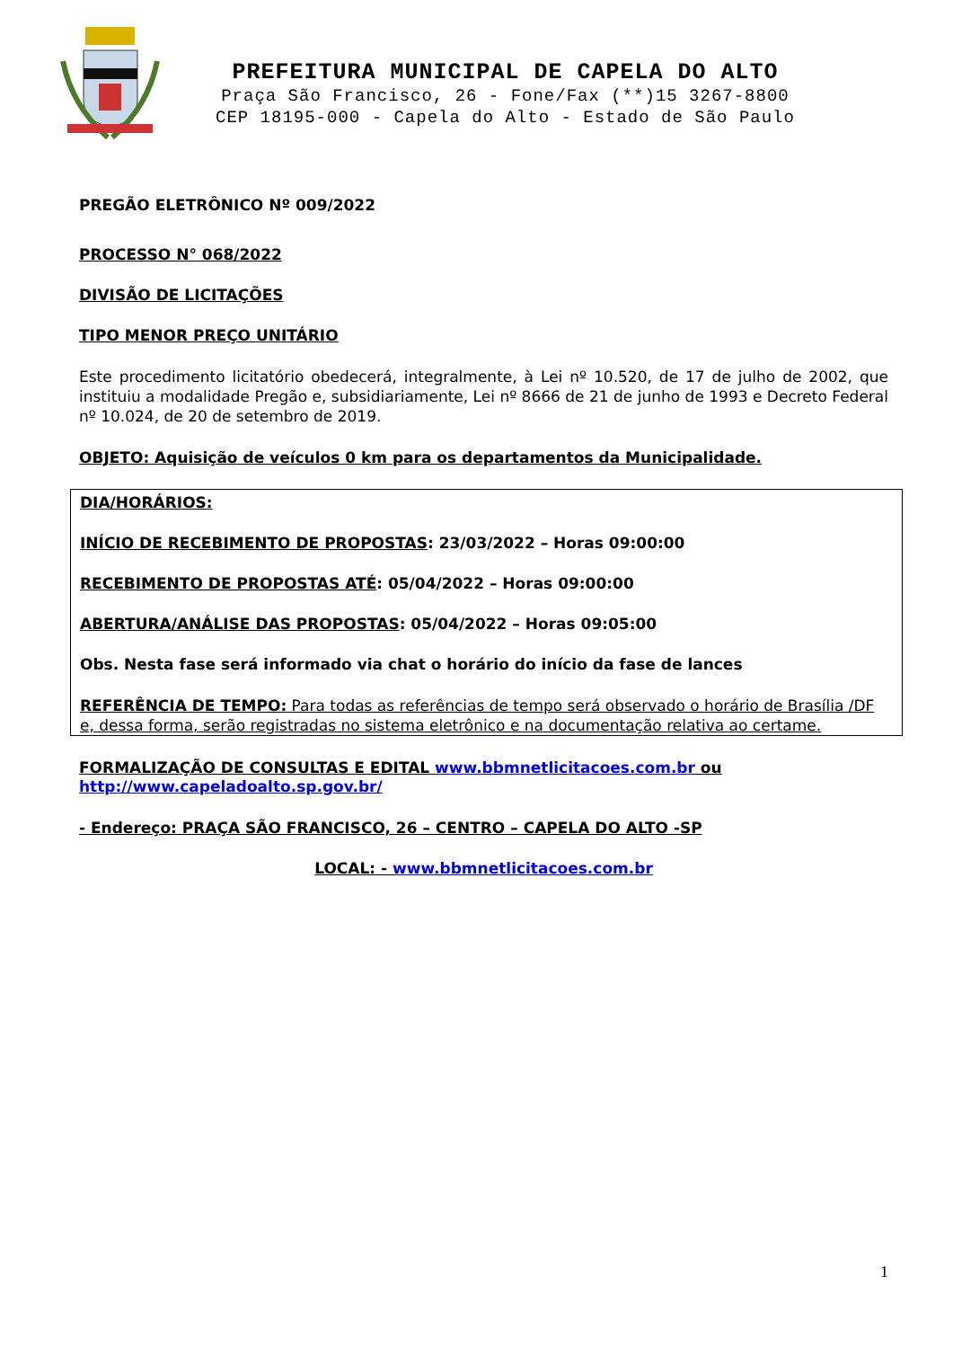PREFEITURA MUNICIPAL DE CAPELA DO ALTO
Praça São Francisco, 26 - Fone/Fax (**)15 3267-8800
CEP 18195-000 - Capela do Alto - Estado de São Paulo
PREGÃO ELETRÔNICO Nº 009/2022
PROCESSO N° 068/2022
DIVISÃO DE LICITAÇÕES
TIPO MENOR PREÇO UNITÁRIO
Este procedimento licitatório obedecerá, integralmente, à Lei nº 10.520, de 17 de julho de 2002, que instituiu a modalidade Pregão e, subsidiariamente, Lei nº 8666 de 21 de junho de 1993 e Decreto Federal nº 10.024, de 20 de setembro de 2019.
OBJETO: Aquisição de veículos 0 km para os departamentos da Municipalidade.
DIA/HORÁRIOS:
INÍCIO DE RECEBIMENTO DE PROPOSTAS: 23/03/2022 – Horas 09:00:00
RECEBIMENTO DE PROPOSTAS ATÉ: 05/04/2022 – Horas 09:00:00
ABERTURA/ANÁLISE DAS PROPOSTAS: 05/04/2022 – Horas 09:05:00
Obs. Nesta fase será informado via chat o horário do início da fase de lances
REFERÊNCIA DE TEMPO: Para todas as referências de tempo será observado o horário de Brasília /DF e, dessa forma, serão registradas no sistema eletrônico e na documentação relativa ao certame.
FORMALIZAÇÃO DE CONSULTAS E EDITAL www.bbmnetlicitacoes.com.br ou
http://www.capeladoalto.sp.gov.br/
- Endereço: PRAÇA SÃO FRANCISCO, 26 – CENTRO – CAPELA DO ALTO -SP
LOCAL: - www.bbmnetlicitacoes.com.br
1